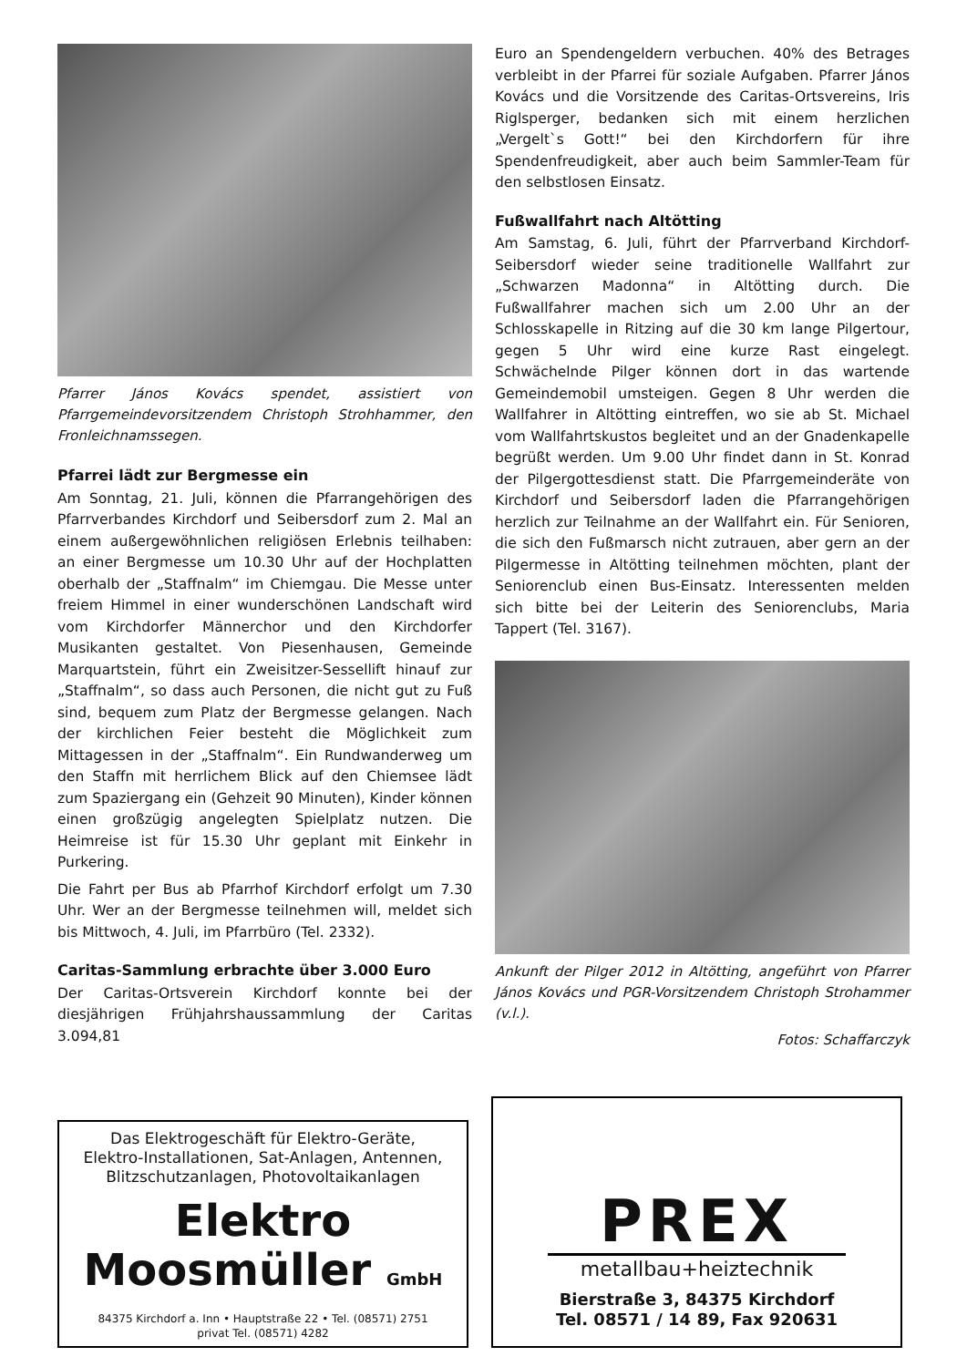Pfarrer János Kovács spendet, assistiert von Pfarrgemeindevorsitzendem Christoph Strohhammer, den Fronleichnamssegen.
Pfarrei lädt zur Bergmesse ein
Am Sonntag, 21. Juli, können die Pfarrangehörigen des Pfarrverbandes Kirchdorf und Seibersdorf zum 2. Mal an einem außergewöhnlichen religiösen Erlebnis teilhaben: an einer Bergmesse um 10.30 Uhr auf der Hochplatten oberhalb der „Staffnalm“ im Chiemgau. Die Messe unter freiem Himmel in einer wunderschönen Landschaft wird vom Kirchdorfer Männerchor und den Kirchdorfer Musikanten gestaltet. Von Piesenhausen, Gemeinde Marquartstein, führt ein Zweisitzer-Sessellift hinauf zur „Staffnalm“, so dass auch Personen, die nicht gut zu Fuß sind, bequem zum Platz der Bergmesse gelangen. Nach der kirchlichen Feier besteht die Möglichkeit zum Mittagessen in der „Staffnalm“. Ein Rundwanderweg um den Staffn mit herrlichem Blick auf den Chiemsee lädt zum Spaziergang ein (Gehzeit 90 Minuten), Kinder können einen großzügig angelegten Spielplatz nutzen. Die Heimreise ist für 15.30 Uhr geplant mit Einkehr in Purkering.
Die Fahrt per Bus ab Pfarrhof Kirchdorf erfolgt um 7.30 Uhr. Wer an der Bergmesse teilnehmen will, meldet sich bis Mittwoch, 4. Juli, im Pfarrbüro (Tel. 2332).
Caritas-Sammlung erbrachte über 3.000 Euro
Der Caritas-Ortsverein Kirchdorf konnte bei der diesjährigen Frühjahrshaussammlung der Caritas 3.094,81
Euro an Spendengeldern verbuchen. 40% des Betrages verbleibt in der Pfarrei für soziale Aufgaben. Pfarrer János Kovács und die Vorsitzende des Caritas-Ortsvereins, Iris Riglsperger, bedanken sich mit einem herzlichen „Vergelt`s Gott!“ bei den Kirchdorfern für ihre Spendenfreudigkeit, aber auch beim Sammler-Team für den selbstlosen Einsatz.
Fußwallfahrt nach Altötting
Am Samstag, 6. Juli, führt der Pfarrverband Kirchdorf-Seibersdorf wieder seine traditionelle Wallfahrt zur „Schwarzen Madonna“ in Altötting durch. Die Fußwallfahrer machen sich um 2.00 Uhr an der Schlosskapelle in Ritzing auf die 30 km lange Pilgertour, gegen 5 Uhr wird eine kurze Rast eingelegt. Schwächelnde Pilger können dort in das wartende Gemeindemobil umsteigen. Gegen 8 Uhr werden die Wallfahrer in Altötting eintreffen, wo sie ab St. Michael vom Wallfahrtskustos begleitet und an der Gnadenkapelle begrüßt werden. Um 9.00 Uhr findet dann in St. Konrad der Pilgergottesdienst statt. Die Pfarrgemeinderäte von Kirchdorf und Seibersdorf laden die Pfarrangehörigen herzlich zur Teilnahme an der Wallfahrt ein. Für Senioren, die sich den Fußmarsch nicht zutrauen, aber gern an der Pilgermesse in Altötting teilnehmen möchten, plant der Seniorenclub einen Bus-Einsatz. Interessenten melden sich bitte bei der Leiterin des Seniorenclubs, Maria Tappert (Tel. 3167).
Ankunft der Pilger 2012 in Altötting, angeführt von Pfarrer János Kovács und PGR-Vorsitzendem Christoph Strohammer (v.l.).
Fotos: Schaffarczyk
Das Elektrogeschäft für Elektro-Geräte,
Elektro-Installationen, Sat-Anlagen, Antennen,
Blitzschutzanlagen, Photovoltaikanlagen
Elektro
Moosmüller GmbH
84375 Kirchdorf a. Inn • Hauptstraße 22 • Tel. (08571) 2751
privat Tel. (08571) 4282
PREX
metallbau+heiztechnik
Bierstraße 3, 84375 Kirchdorf
Tel. 08571 / 14 89, Fax 920631